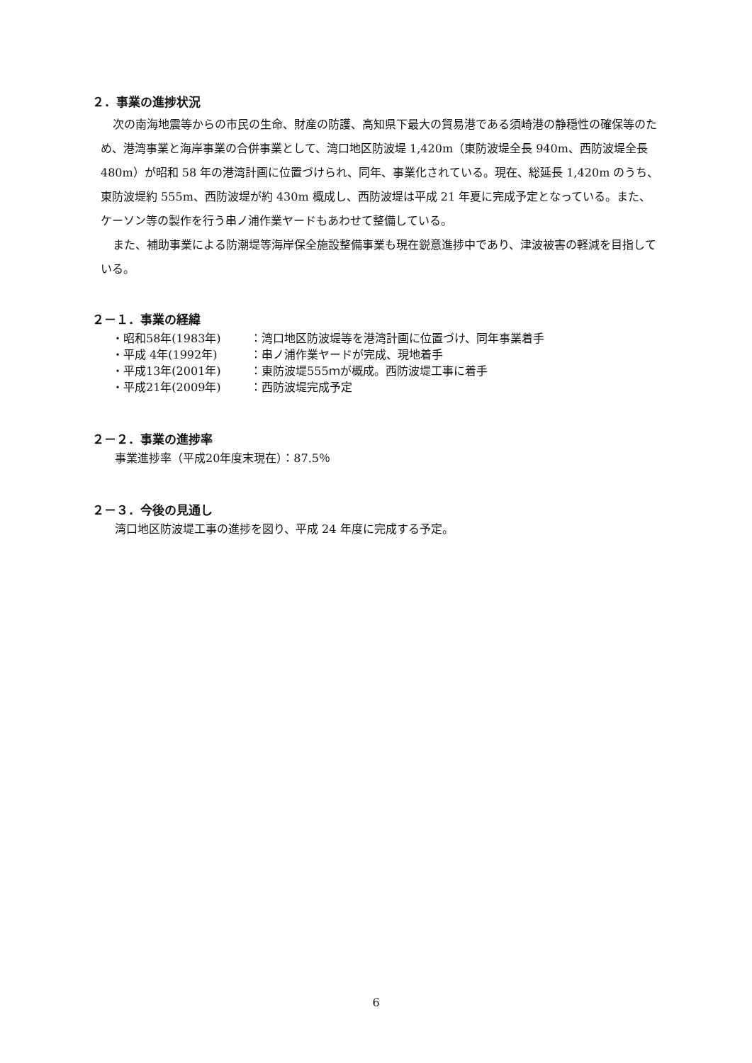２．事業の進捗状況
次の南海地震等からの市民の生命、財産の防護、高知県下最大の貿易港である須崎港の静穏性の確保等のため、港湾事業と海岸事業の合併事業として、湾口地区防波堤 1,420m（東防波堤全長 940m、西防波堤全長 480m）が昭和 58 年の港湾計画に位置づけられ、同年、事業化されている。現在、総延長 1,420m のうち、東防波堤約 555m、西防波堤が約 430m 概成し、西防波堤は平成 21 年夏に完成予定となっている。また、ケーソン等の製作を行う串ノ浦作業ヤードもあわせて整備している。
また、補助事業による防潮堤等海岸保全施設整備事業も現在鋭意進捗中であり、津波被害の軽減を目指している。
２－１．事業の経緯
・昭和58年(1983年) ：湾口地区防波堤等を港湾計画に位置づけ、同年事業着手
・平成 4年(1992年) ：串ノ浦作業ヤードが完成、現地着手
・平成13年(2001年) ：東防波堤555ｍが概成。西防波堤工事に着手
・平成21年(2009年) ：西防波堤完成予定
２－２．事業の進捗率
事業進捗率（平成20年度末現在）：87.5％
２－３．今後の見通し
湾口地区防波堤工事の進捗を図り、平成 24 年度に完成する予定。
6